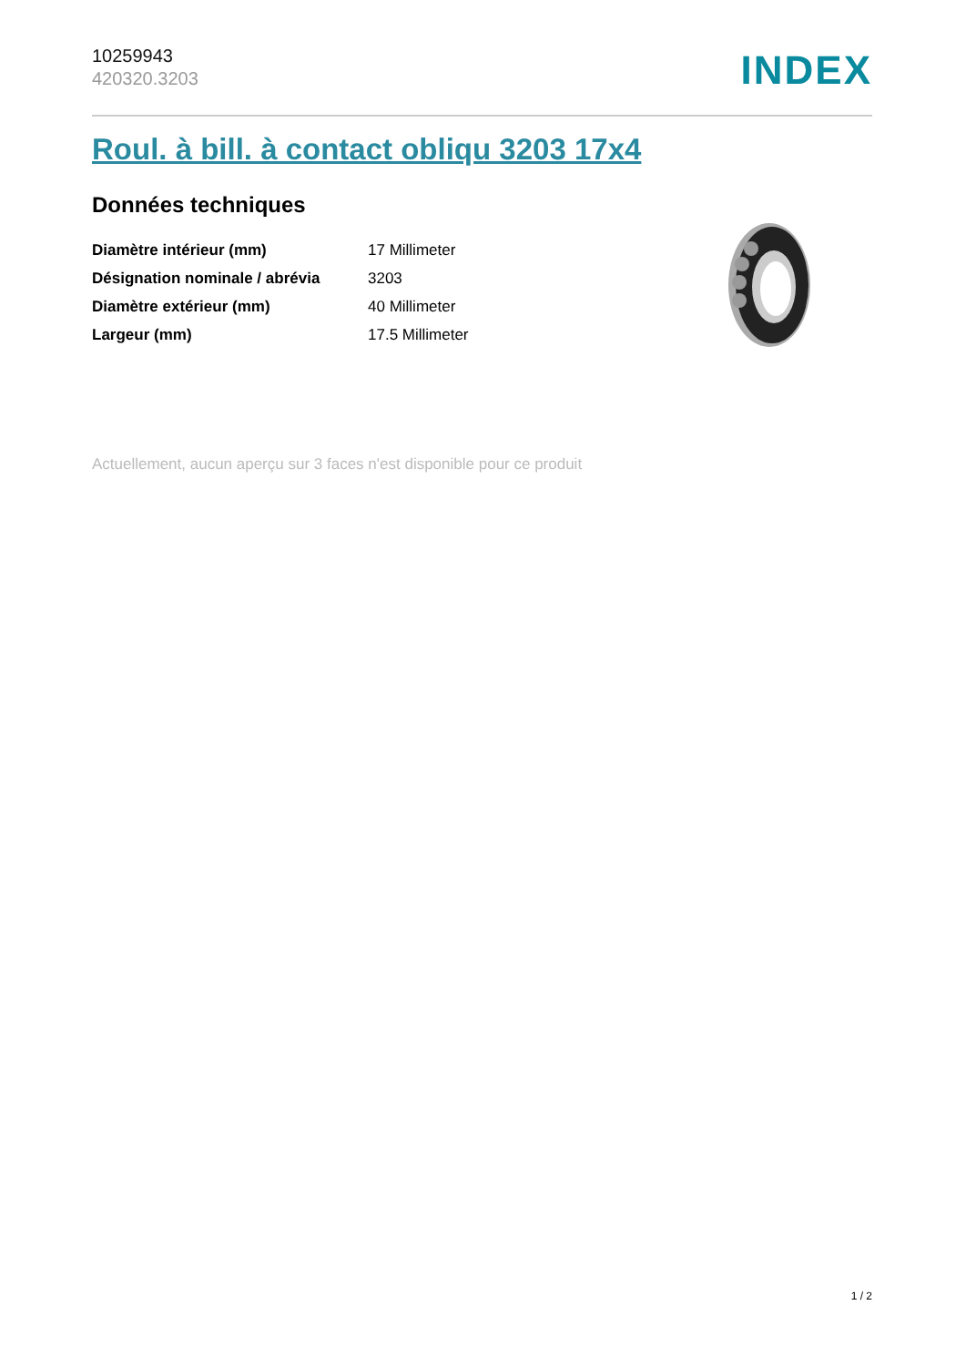10259943
420320.3203
INDEX
Roul. à bill. à contact obliqu 3203 17x4
Données techniques
| Diamètre intérieur (mm) | 17 Millimeter |
| Désignation nominale / abrévia | 3203 |
| Diamètre extérieur (mm) | 40 Millimeter |
| Largeur (mm) | 17.5 Millimeter |
Actuellement, aucun aperçu sur 3 faces n'est disponible pour ce produit
1 / 2